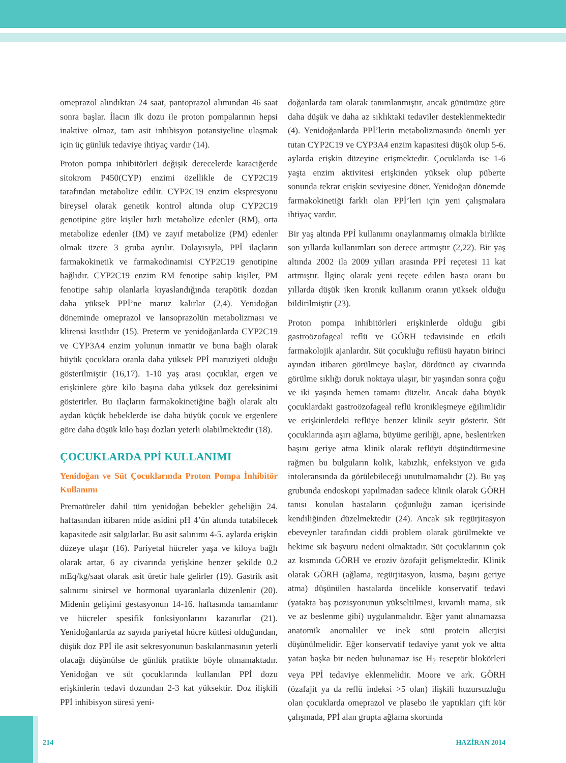omeprazol alındıktan 24 saat, pantoprazol alımından 46 saat sonra başlar. İlacın ilk dozu ile proton pompalarının hepsi inaktive olmaz, tam asit inhibisyon potansiyeline ulaşmak için üç günlük tedaviye ihtiyaç vardır (14).
Proton pompa inhibitörleri değişik derecelerde karaciğerde sitokrom P450(CYP) enzimi özellikle de CYP2C19 tarafından metabolize edilir. CYP2C19 enzim ekspresyonu bireysel olarak genetik kontrol altında olup CYP2C19 genotipine göre kişiler hızlı metabolize edenler (RM), orta metabolize edenler (IM) ve zayıf metabolize (PM) edenler olmak üzere 3 gruba ayrılır. Dolayısıyla, PPİ ilaçların farmakokinetik ve farmakodinamisi CYP2C19 genotipine bağlıdır. CYP2C19 enzim RM fenotipe sahip kişiler, PM fenotipe sahip olanlarla kıyaslandığında terapötik dozdan daha yüksek PPİ’ne maruz kalırlar (2,4). Yenidoğan döneminde omeprazol ve lansoprazolün metabolizması ve klirensi kısıtlıdır (15). Preterm ve yenidoğanlarda CYP2C19 ve CYP3A4 enzim yolunun inmatür ve buna bağlı olarak büyük çocuklara oranla daha yüksek PPİ maruziyeti olduğu gösterilmiştir (16,17). 1-10 yaş arası çocuklar, ergen ve erişkinlere göre kilo başına daha yüksek doz gereksinimi gösterirler. Bu ilaçların farmakokinetiğine bağlı olarak altı aydan küçük bebeklerde ise daha büyük çocuk ve ergenlere göre daha düşük kilo başı dozları yeterli olabilmektedir (18).
ÇOCUKLARDA PPİ KULLANIMI
Yenidoğan ve Süt Çocuklarında Proton Pompa İnhibitör Kullanımı
Prematüreler dahil tüm yenidoğan bebekler gebeliğin 24. haftasından itibaren mide asidini pH 4’ün altında tutabilecek kapasitede asit salgılarlar. Bu asit salınımı 4-5. aylarda erişkin düzeye ulaşır (16). Pariyetal hücreler yaşa ve kiloya bağlı olarak artar, 6 ay civarında yetişkine benzer şekilde 0.2 mEq/kg/saat olarak asit üretir hale gelirler (19). Gastrik asit salınımı sinirsel ve hormonal uyaranlarla düzenlenir (20). Midenin gelişimi gestasyonun 14-16. haftasında tamamlanır ve hücreler spesifik fonksiyonlarını kazanırlar (21). Yenidoğanlarda az sayıda pariyetal hücre kütlesi olduğundan, düşük doz PPİ ile asit sekresyonunun baskılanmasının yeterli olacağı düşünülse de günlük pratikte böyle olmamaktadır. Yenidoğan ve süt çocuklarında kullanılan PPİ dozu erişkinlerin tedavi dozundan 2-3 kat yüksektir. Doz ilişkili PPİ inhibisyon süresi yeni-
doğanlarda tam olarak tanımlanmıştır, ancak günümüze göre daha düşük ve daha az sıklıktaki tedaviler desteklenmektedir (4). Yenidoğanlarda PPİ’lerin metabolizmasında önemli yer tutan CYP2C19 ve CYP3A4 enzim kapasitesi düşük olup 5-6. aylarda erişkin düzeyine erişmektedir. Çocuklarda ise 1-6 yaşta enzim aktivitesi erişkinden yüksek olup püberte sonunda tekrar erişkin seviyesine döner. Yenidoğan dönemde farmakokinetiği farklı olan PPİ’leri için yeni çalışmalara ihtiyaç vardır.
Bir yaş altında PPİ kullanımı onaylanmamış olmakla birlikte son yıllarda kullanımları son derece artmıştır (2,22). Bir yaş altında 2002 ila 2009 yılları arasında PPİ reçetesi 11 kat artmıştır. İlginç olarak yeni reçete edilen hasta oranı bu yıllarda düşük iken kronik kullanım oranın yüksek olduğu bildirilmiştir (23).
Proton pompa inhibitörleri erişkinlerde olduğu gibi gastroözofageal reflü ve GÖRH tedavisinde en etkili farmakolojik ajanlardır. Süt çocukluğu reflüsü hayatın birinci ayından itibaren görülmeye başlar, dördüncü ay civarında görülme sıklığı doruk noktaya ulaşır, bir yaşından sonra çoğu ve iki yaşında hemen tamamı düzelir. Ancak daha büyük çocuklardaki gastroözofageal reflü kronikleşmeye eğilimlidir ve erişkinlerdeki reflüye benzer klinik seyir gösterir. Süt çocuklarında aşırı ağlama, büyüme geriliği, apne, beslenirken başını geriye atma klinik olarak reflüyü düşündürmesine rağmen bu bulguların kolik, kabızlık, enfeksiyon ve gıda intoleransında da görülebileceği unutulmamalıdır (2). Bu yaş grubunda endoskopi yapılmadan sadece klinik olarak GÖRH tanısı konulan hastaların çoğunluğu zaman içerisinde kendiliğinden düzelmektedir (24). Ancak sık regürjitasyon ebeveynler tarafından ciddi problem olarak görülmekte ve hekime sık başvuru nedeni olmaktadır. Süt çocuklarının çok az kısmında GÖRH ve eroziv özofajit gelişmektedir. Klinik olarak GÖRH (ağlama, regürjitasyon, kusma, başını geriye atma) düşünülen hastalarda öncelikle konservatif tedavi (yatakta baş pozisyonunun yükseltilmesi, kıvamlı mama, sık ve az beslenme gibi) uygulanmalıdır. Eğer yanıt alınamazsa anatomik anomaliler ve inek sütü protein allerjisi düşünülmelidir. Eğer konservatif tedaviye yanıt yok ve altta yatan başka bir neden bulunamaz ise H<sub>2</sub> reseptör blokörleri veya PPİ tedaviye eklenmelidir. Moore ve ark. GÖRH (özafajit ya da reflü indeksi >5 olan) ilişkili huzursuzluğu olan çocuklarda omeprazol ve plasebo ile yaptıkları çift kör çalışmada, PPİ alan grupta ağlama skorunda
214 HAZİRAN 2014